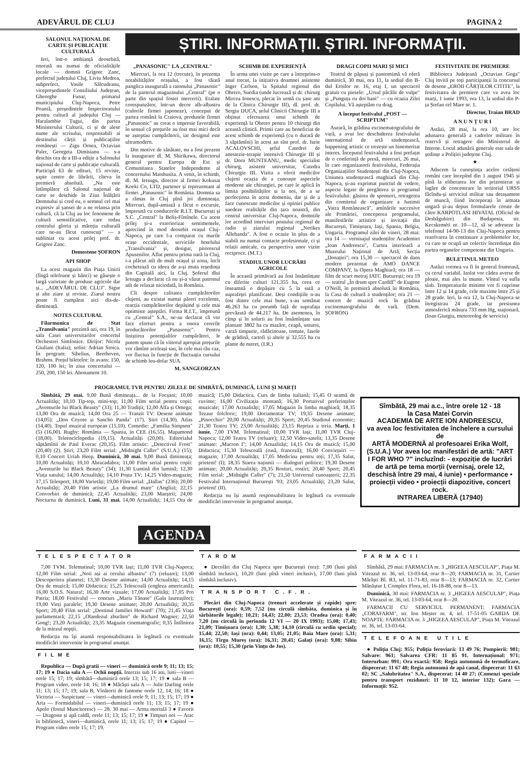ADEVĂRUL DE CLUJ PAGINA 2
SALONUL NAȚIONAL DE CARTE ȘI PUBLICAȚIE CULTURALĂ
Ieri, într-o ambianță deosebită, onorată nu numai de oficialitățile locale — domnii Grigore Zanc, prefectul județului Cluj, Liviu Medrea, subprefect, Vasile Sălcudeanu, vicepreședintele Consiliului Județean, Gheorghe Funar, primarul municipiului Cluj-Napoca, Petre Poantă, președintele Inspectoratului pentru cultură al județului Cluj — Haralambie Țugui, din partea Ministerului Culturii, ci și de alese nume ale scrisului, responsabili ai destinului cărții și publicațiilor românești — Zigu Ornea, Octavian Paler, Georgeta Dimisianu — s-a deschis cea de a III-a ediție a Salonului național de carte și publicație culturală. Participă 63 de edituri, 15 reviste, șapte centre de librării, cîteva în premieră absolută. „Nu este întîmplător că Salonul național de carte se deschide în Ziua Înălțării Domnului și cred eu, e semnul cel mai expresiv al șansei de a ne relansa prin cultură, că la Cluj au loc fenomene de cultură semnificative, care redau centrului gloria și măreția culturală care ne-au făcut cunoscuți" — a subliniat cu acest prilej prof. dr. Grigore Zanc.
Demostene ȘOFRON
API SHOP
La acest magazin din Piața Unirii (lîngă telefoane și bănci) se găsește o largă varietate de produse agricole dar și... „ADEVĂRUL DE CLUJ". Sigur și alte ziare și reviste. Ziarul nostru poate fi cumpărat aici dis-de-dimineață.
NOTES CULTURAL
Filarmonica de Stat „Transilvania" prezintă azi, ora 19, în sala Casei universitarilor concertul Orchestrei Simfonice. Dirijor: Nicola Giuliani (Italia); solist: Adrian Stoica. În program: Sibelius, Beethoven, Brahms. Prețul biletelor: în avans: 150, 120, 100 lei; în ziua concertului — 250, 200, 150 lei. Abonament 10.
ȘTIRI. INFORMAȚII. ȘTIRI. INFORMAȚII.
„PANASONIC" LA „CENTRAL"
Miercuri, la ora 12 (trecute), în prezența notabilităților orașului, a fost tăiată panglica inaugurală a raionului „Panasonic" de la parterul magazinului „Central" (pe o parte din spațiul fostei mercerii). Etalate corespunzător, într-un decor alb-albastru (culorile firmei japoneze), conceput de partea română la Craiova, produsele firmei „Panasonic" au creat o impresie favorabilă, în sensul că prețurile au fost mai mici decît se așteptau cumpărătorii, iar designul este ultramodern.
Din motive de sănătate, nu a fost prezent la inaugurare dl. M. Shirikawa, directorul general pentru Europa de Est și Comunitatea Statelor Independente al concernului Matshusita. A venit, în schimb, dl. M. Ietsugu, director al firmei Kokusai Koeki Co, LTD, partener și reprezentant al firmei „Panasonic" în România. Domnia sa a rămas în Cluj pînă joi dimineața. Miercuri, după-amiază a făcut o excursie, împreună cu conducerile R.I.T. București și S.C. „Central" la Beliș-Fîntînele. Cu acest prilej și-a exteriorizat sentimentele, apreciind în mod deosebit orașul Cluj-Napoca, pe care l-a comparat cu marile orașe occidentale, serviciile hotelului „Transilvania" și, desigur, pitorescul Apusenilor. Aflat pentru prima oară la Cluj, i-a plăcut atît de mult orașul și zona, încît cochetează cu ideea de a-și muta reședința din Capitală aici, la Cluj. Șoferul dlui Ietsugu a declarat că nu și-a văzut patronul atît de relaxat niciodată, în România.
Cît despre calitatea cumpărătorilor clujeni, au existat numai păreri excelente, reacția cumpărătorilor depășind și cele mai optimiste așteptări. Firma R.I.T., împreună cu „Central" S.A., ne-au declarat că vor face eforturi pentru a onora cererile producătorilor „Panasonic". Pentru liniștirea potențialilor cumpărători, le putem spune că în viitorul apropiat prețurile vor rămîne aceleași sau, în cele mai rău caz, vor fluctua în funcție de fluctuația cursului de schimb leu-dolar SUA.
M. SANGEORZAN
SCHIMB DE EXPERIENȚĂ
În urma unei vizite pe care a întreprins-o anul trecut, la inițiativa doamnei asistente Inger Carlson, la Spitalul regional din Obrero, Suedia (unde lucrează și dr. chirurg Mircea Ionescu, plecat în urmă cu șase ani de la Clinica Chirurgie III), dl. prof. dr. Sergiu DUCA, șeful Clinicii Chirurgie III a obținut efectuarea unui schimb de experiență la Obrero pentru 10 chirurgi din această clinică. Primii care au beneficiat de acest schimb de experiență (cu o durată de 3 săptămîni) în acest an sînt prof. dr. Iurie ACALOVSCHI, șeful Catedrei de anestezie-terapie intensivă Chirurgie III și dr. Doru MUNTEANU, medic specialist chirurg, asistent universitar, Catedra Chirurgie III. Vizita a oferit medicilor clujeni ocazia de a cunoaște aspectele moderne ale chirurgiei, pe care le aplică în limita posibilităților și la noi, de a se perfecționa în acest domeniu, dar și de a face cunoscute medicilor și opiniei publice suedeze realitățile din țara noastră, din centrul universitar Cluj-Napoca, domniile lor acordînd interviuri postului regional de radio și ziarului regional „Nerikes Allehanda". A fost o ocazie în plus de a stabili nu numai contacte profesionale, ci și relații amicale, cu perspectiva unor vizite reciproce. (M.T.)
STADIUL UNOR LUCRĂRI AGRICOLE
În această primăvară au fost însămînțate cu diferite culturi 121.355 ha, ceea ce înseamnă o depășire cu 5 la sută a suprafeței planificate. Deși condițiile n-au fost dintre cele mai bune, s-au semănat 46.263 ha cu porumb față de suprafața prevăzută de 44.217 ha. De asemenea, în cîmp și în solarii au fost însămînțate sau plantate 3802 ha cu mazăre, ceapă, usturoi, varză timpurie, rădăcinoase, tomate, fasole de grădină, cartofi și altele și 32.555 ha cu plante de nutreț. (I.R.)
DRAGI COPII MARI ȘI MICI
Teatrul de păpuși și pantomimă vă oferă duminică, 30 mai, ora 11, la sediul din B-dul Eroilor nr. 16, etaj I, un spectacol gratuit cu piesele: „Ursul păcălit de vulpe" și „Punguța cu doi bani" — cu ocazia Zilei Copilului. Vă așteptăm cu drag.
A început festivalul „POST — SCRIPTUM"
Aseară, în grădina excinematografului de vară, a avut loc deschiderea festivalului internațional de artă studențească, happening artistic ce trezește un binemeritat interes. Începutul festivalului a fost prefațat de o conferință de presă, miercuri, 26 mai, în care organizatorii festivalului, Federația Organizațiilor Studențești din Cluj-Napoca, Uniunea studențească maghiară din Cluj-Napoca, și-au exprimat punctul de vedere, aspecte legate de pregătirea și programul festivalului: găsirea de sponsori, retragerea din comitetul de organizare a Junimii „Vatra Românească", amînările succesive ale Primăriei, conceperea programului, manifestările artistice și invitații din București, Timișoara, Iași, Spania, Belgia, Ungaria. Programul zilei de vineri, 28 mai: ora 14 — vernisajul studenților Academiei „Ioan Andreescu", Curtea interioară a Muzeului Național de Artă, Secția „Donației"; ora 15,30 — spectacol de dans modern prezentat de AMO DANCE COMPANY, la Opera Maghiară; ora 18 — film de scurt metraj IATC București; ora 19 — teatrul „În drum spre Cardiff" de Eugene O'Neill, în premieră absolută în România, la Casa de cultură a studenților; ora 21 — concert de muzică rock în grădina excinematografului de vară. (Dem. ȘOFRON)
FESTIVITATE DE PREMIERE
Biblioteca Județeană „Octavian Goga" Cluj invită pe toți participanții la concursul de desene „EROII CĂRȚILOR CITITE", la festivitatea de premiere care va avea loc marți, 1 iunie 1993, ora 13, la sediul din P-ța Ștefan cel Mare nr. 1.
Director, Traian BRAD
A N U N Ț U R I
Astăzi, 28 mai, la ora 10, are loc adunarea generală a cadrelor militare în rezervă și retragere din Ministerul de Interne. Locul adunării generale este sala de ședințe a Poliției județene Cluj.
★
Aducem la cunoștința acelor cetățeni români care începînd din 1 august 1945 și pînă la eliberarea lor din prizonierat și lagăre de concentrare în teritoriul URSS făcîndu-și serviciul militar sau detașament de muncă, fiind încorporați în armata ungară și-au depus formularele cerute de către KARPOTLASI HIVATAL (Oficiul de Desbăgubire) din Budapesta, str. Kecskeméti nr. 10—12, să se adreseze la telefonul 14-90-13 din Cluj-Napoca pentru rezolvarea în continuare a problemelor lor, cu care se ocupă un colectiv încredințat din partea organelor competente din Ungaria.
BULETINUL METEO
Astăzi vremea va fi în general frumoasă, cu cerul variabil. Izolat vor cădea averse de ploaie, mai ales la munte. Vîntul va sufla slab. Temperaturile minime vor fi cuprinse între 12 și 14 grade, cele maxime între 25 și 28 grade. Ieri, la ora 12, la Cluj-Napoca se înregistrau 24 grade, iar presiunea atmosferică măsura 733 mm Hg, staționară. (Ioan Giurgiu, meteorolog de serviciu)
PROGRAMUL TVR PENTRU ZILELE DE SIMBĂTĂ, DUMINICĂ, LUNI ȘI MARȚI
Sîmbătă, 29 mai. 9,00 Bună dimineața... de la Focșani; 10,00 Actualități; 10,10 Tip-top, mini-top; 11,00 Film serial pentru copii: „Aventurile lui Black Beauty" (33); 11,30 Tradiții; 12,00 Alfa și Omega; 13,00 Ora de muzică; 14,00 Ora 25 — Tranzit TV: Desene animate (14,05): „Don Coyote și Sancho Panda" (17). Știri (14,30). Atlas (14,40). Topul muzical european (15,10). Comedie: „Familia Simpson" (5) (16,00). Rugby: România — Spania, în CEE (16,55). Mapamond (18,00). Teleenciclopedia (19,15). Actualități (20,00). Editorialul săptămînii de Paul Everac (20,35). Film artistic: „Detectivul Frost" (20,40) (2). Știri; 23,20 Film serial: „Midnight Caller" (S.U.A.) (15); 0,10 Concert Uriah Heep. Duminică, 30 mai. 9,00 Bună dimineața; 10,00 Actualități; 10,10 Abracadabra; 11,00 Film serial pentru copii: „Aventurile lui Black Beauty" (34); 11,30 Lumină din lumină; 12,30 Viața satului; 14,00 Actualități; 14,10 Poșta TV; 14,25 Video-magazin; 17,15 Telesport; 18,00 Varietăți; 19,00 Film serial: „Dallas" (236); 20,00 Actualități; 20,40 Film artistic „La drumul mare" (Anglia); 22,15 Convorbiri de duminică; 22,45 Actualități; 23,00 Maeștrii; 24,00 Nocturna de duminică. Luni, 31 mai. 14,00 Actualități; 14,15 Ora de muzică; 15,00 Didactica. Curs de limba italiană; 15,45 O seamă de cuvinte; 16,00 Civilizația montană; 16,30 Portativul preferințelor muzicale; 17,00 Actualități; 17,05 Magazin în limba maghiară; 18,35 Tezaur folcloric; 19,00 Documentar TV; 19,35 Desene animate; „Pinocchio" 20,00 Actualități; 20,35 Sport; 20,45 Studioul economic; 21,30 Teatru TV; 23,00 Actualități; 23,15 Repriza a treia. Marți, 1 iunie. 7,00 TVM. Telematinal; 10,00 TVR Iași; 11,00 TVR Cluj-Napoca; 12,00 Teatru TV (reluare); 12,50 Video-satelit; 13,35 Desene animate: „Macron I"; 14,00 Actualități; 14,15 Ora de muzică; 15,00 Didactica; 15,30 Telescoală (rusă, franceză); 16,00 Conviețuiri — magazin; 17,00 Actualități; 17,05 Medicina pentru toți; 17,35 Salut, prieteni! (I); 18,35 Starea națiunii — dialoguri politice; 19,30 Desene animate; 20,00 Actualități; 20,35 Rosturi, rostiri; 20,40 Sport; 20,45 Film serial: „Midnight Caller" (7); 21,50 Universul cunoașterii; 22,35 Festivalul Internațional București '93; 23,05 Actualități; 23,20 Salut, prieteni! (II).
Redacția nu își asumă responsabilitatea în legătură cu eventuale modificări intervenite în programul anunțat.
Sîmbătă, 29 mai a.c., între orele 12 - 18
la Casa Matei Corvin
ACADEMIA DE ARTE ION ANDREESCU,
va avea loc festivitatea de închelere a cursului de
ARTĂ MODERNĂ al profesoarei Erika Wolf,
(S.U.A.) Vor avea loc manifestări de artă: "ART I FOR WHO ?" incluzînd: - expoziție de lucrări de artă pe tema morții (vernisaj, orele 12, deschisă între 29 mai, 4 iunie) • performance • proiecții video • proiecții diapozitive, concert rock.
INTRAREA LIBERĂ (17940)
AGENDA
TELESPECTATOR
7,00 TVM. Telematinal; 10,00 TVR Iași; 11,00 TVR Cluj-Napoca; 12,00 Film serial: „Noii ași ai cerului albastru" (7) (reluare); 13,00 Descoperirea planetei; 13,30 Desene animate; 14,00 Actualități; 14,15 Ora de muzică; 15,00 Didactica; 15,25 Telescoală (engleza americană); 16,00 S.O.S. Natura!; 16,30 Arte vizuale; 17,00 Actualități; 17,05 Pro Patria; 18,00 Festivalul — concurs „Maria Tănase" (Gala laureaților); 19,00 Vieți paralele; 19,30 Desene animate; 20,00 Actualități; 20,35 Sport; 20,40 Film serial: „Destinul familiei Howard" (70); 21,45 Viața parlamentară; 22,15 „Olandezul zburător" de Richard Wagner; 22,50 Gong!; 23,20 Actualități; 23,35 Magazin cinematografic; 0,35 Întîlnirea de la miezul nopții.
Redacția nu își asumă responsabilitatea în legătură cu eventuale modificări intervenite în programul anunțat.
FILME
Republica — După gratii — vineri — duminică orele 9; 11; 13; 15; 17; 19 ● Dacia sala A — Ochii nopții. Interzis sub 16 ani, luni—vineri orele 15; 17; 19; sîmbătă—duminică orele 13; 15; 17; 19 ● sala B — Program video, orele 14; 16; 18 ● Mărăști sala A — Julie Darling orele 11; 13; 15; 17; 19; sala B, Vînătorii de fantome orele 12, 14; 16; 18 ● Victoria — Suspiciune — vineri—duminică orele 9; 11; 13; 15; 17; 19 ● Arta — Formidabilul — vineri—duminică orele 11; 13; 15; 17; 19 ● Apolo (fostul Muncitoresc) — 28. 30 mai — Arma mortală 3 ● Favorit — Dragoste și apă caldă, orele 11; 13; 15; 17; 19 ● Timpuri noi — Atac în bibliotecă, vineri—duminică, orele 11; 13; 15; 17; 19 ● Capitol — Program video orele 15; 17; 19.
TAROM
● Decolări din Cluj Napoca spre București (ora): 7,00 (luni pînă sîmbătă inclusiv), 10,20 (luni pînă vineri inclusiv), 17,00 (luni pînă sîmbătă inclusiv).
TRANSPORT C.F.R.
Plecări din Cluj-Napoca (trenuri accelerate și rapide) spre: București (ora): 0,59; 7,52 (nu circulă sîmbăta, duminica și în sărbătorile legale); 10,21; 14,43; 22,00; 23,53; Oradea (ora): 0,40; 7,20 (nu circulă în perioada 12 VI — 20 IX 1993); 15,08; 17,43; 21,09; Timișoara (ora): 1,30; 5,38; 14,10 (circulă cu ordin special); 15,44; 22,50; Iași (ora): 0,44; 13,05; 21,05; Baia Mare (ora): 5,31; 16,15; Tîrgu Mureș (ora): 16,31; 20,41; Galați (ora): 9,08; Sibiu (ora): 10,55; 15,30 (prin Vințu de Jos).
FARMACII
Sîmbătă, 29 mai: FARMACIA nr. 3 „HIGEEA AESCULAP", Piața M. Viteazul nr. 36, tel. 13-03-64, orar 8—20; FARMACIA nr. 31, Cartier Mărăști Bl. R3, tel. 11-71-83, orar 8—13; FARMACIA nr. 32, Cartier Mănăștur I, Complex Flora, tel. 16-18-88, orar 8—13.
Duminică, 30 mai: FARMACIA nr. 3 „HIGEEA AESCULAP", Piața M. Viteazul nr. 36, tel. 13-03-64, orar 8—20.
FARMACII CU SERVICIUL PERMANENT: FARMACIA „CORAFARM", str. Ion Meșter nr. 4, tel. 17-51-05 GARDA DE NOAPTE: FARMACIA nr. 3 „HIGEEA AESCULAP", Piața M. Viteazul nr. 36, tel. 13-03-64.
TELEFOANE UTILE
● Poliția Cluj: 955; Poliția feroviară: 13 49 76; Pompierii: 981; Salvare: 961; Salvarea CFR: 11 85 91. Internațional: 971; Interurban: 991; Ora exactă: 958; Regia autonomă de termoficare, dispecerat: 11 67 48; Regia autonomă de apă canal, dispecerat: 11 63 02; SC „Salubritatea" S.A., dispecerat: 14 40 27; (Comenzi speciale pentru transport reziduuri: 11 10 12, interior 132); Gara — Informații: 952.